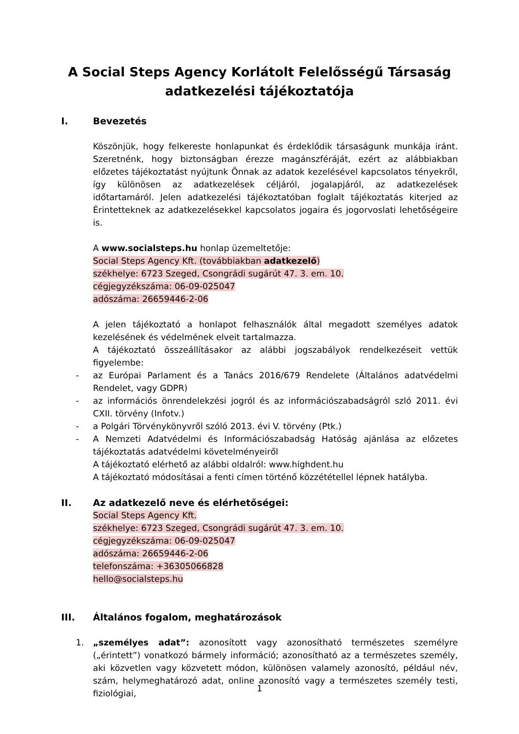A Social Steps Agency Korlátolt Felelősségű Társaság
adatkezelési tájékoztatója
I. Bevezetés
Köszönjük, hogy felkereste honlapunkat és érdeklődik társaságunk munkája iránt. Szeretnénk, hogy biztonságban érezze magánszféráját, ezért az alábbiakban előzetes tájékoztatást nyújtunk Önnak az adatok kezelésével kapcsolatos tényekről, így különösen az adatkezelések céljáról, jogalapjáról, az adatkezelések időtartamáról. Jelen adatkezelési tájékoztatóban foglalt tájékoztatás kiterjed az Érintetteknek az adatkezelésekkel kapcsolatos jogaira és jogorvoslati lehetőségeire is.
A www.socialsteps.hu honlap üzemeltetője:
Social Steps Agency Kft. (továbbiakban adatkezelő)
székhelye: 6723 Szeged, Csongrádi sugárút 47. 3. em. 10.
cégjegyzékszáma: 06-09-025047
adószáma: 26659446-2-06
A jelen tájékoztató a honlapot felhasználók által megadott személyes adatok kezelésének és védelmének elveit tartalmazza.
A tájékoztató összeállításakor az alábbi jogszabályok rendelkezéseit vettük figyelembe:
- az Európai Parlament és a Tanács 2016/679 Rendelete (Általános adatvédelmi Rendelet, vagy GDPR)
- az információs önrendelekzési jogról és az információszabadságról szló 2011. évi CXII. törvény (Infotv.)
- a Polgári Törvénykönyvről szóló 2013. évi V. törvény (Ptk.)
- A Nemzeti Adatvédelmi és Információszabadság Hatóság ajánlása az előzetes tájékoztatás adatvédelmi követelményeiről
A tájékoztató elérhető az alábbi oldalról: www.highdent.hu
A tájékoztató módosításai a fenti címen történő közzététellel lépnek hatályba.
II. Az adatkezelő neve és elérhetőségei:
Social Steps Agency Kft.
székhelye: 6723 Szeged, Csongrádi sugárút 47. 3. em. 10.
cégjegyzékszáma: 06-09-025047
adószáma: 26659446-2-06
telefonszáma: +36305066828
hello@socialsteps.hu
III. Általános fogalom, meghatározások
1. „személyes adat”: azonosított vagy azonosítható természetes személyre („érintett”) vonatkozó bármely információ; azonosítható az a természetes személy, aki közvetlen vagy közvetett módon, különösen valamely azonosító, például név, szám, helymeghatározó adat, online azonosító vagy a természetes személy testi, fiziológiai,
1